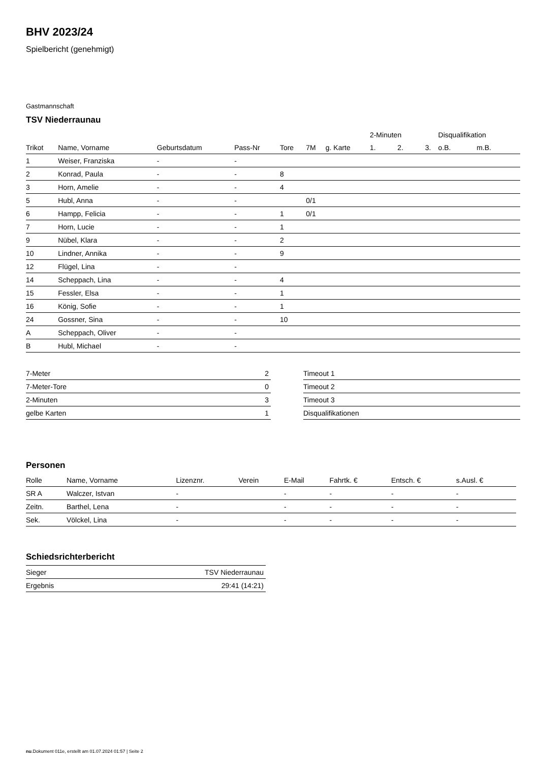BHV 2023/24
Spielbericht (genehmigt)
Gastmannschaft
TSV Niederraunau
| | | | | | | | 2-Minuten | | | Disqualifikation | |
| Trikot | Name, Vorname | Geburtsdatum | Pass-Nr | Tore | 7M | g. Karte | 1. | 2. | 3. | o.B. | m.B. |
| 1 | Weiser, Franziska | - | - | | | | | | | | |
| 2 | Konrad, Paula | - | - | 8 | | | | | | | |
| 3 | Horn, Amelie | - | - | 4 | | | | | | | |
| 5 | Hubl, Anna | - | - | | 0/1 | | | | | | |
| 6 | Hampp, Felicia | - | - | 1 | 0/1 | | | | | | |
| 7 | Horn, Lucie | - | - | 1 | | | | | | | |
| 9 | Nübel, Klara | - | - | 2 | | | | | | | |
| 10 | Lindner, Annika | - | - | 9 | | | | | | | |
| 12 | Flügel, Lina | - | - | | | | | | | | |
| 14 | Scheppach, Lina | - | - | 4 | | | | | | | |
| 15 | Fessler, Elsa | - | - | 1 | | | | | | | |
| 16 | König, Sofie | - | - | 1 | | | | | | | |
| 24 | Gossner, Sina | - | - | 10 | | | | | | | |
| A | Scheppach, Oliver | - | - | | | | | | | | |
| B | Hubl, Michael | - | - | | | | | | | | |
| 7-Meter | 2 |
| 7-Meter-Tore | 0 |
| 2-Minuten | 3 |
| gelbe Karten | 1 |
| Timeout 1 |
| Timeout 2 |
| Timeout 3 |
| Disqualifikationen |
Personen
| Rolle | Name, Vorname | Lizenznr. | Verein | E-Mail | Fahrtk. € | Entsch. € | s.Ausl. € |
| --- | --- | --- | --- | --- | --- | --- | --- |
| SR A | Walczer, Istvan | - | | - | - | - | - |
| Zeitn. | Barthel, Lena | - | | - | - | - | - |
| Sek. | Völckel, Lina | - | | - | - | - | - |
Schiedsrichterbericht
| Sieger | TSV Niederraunau |
| Ergebnis | 29:41 (14:21) |
nu.Dokument 011e, erstellt am 01.07.2024 01:57 | Seite 2